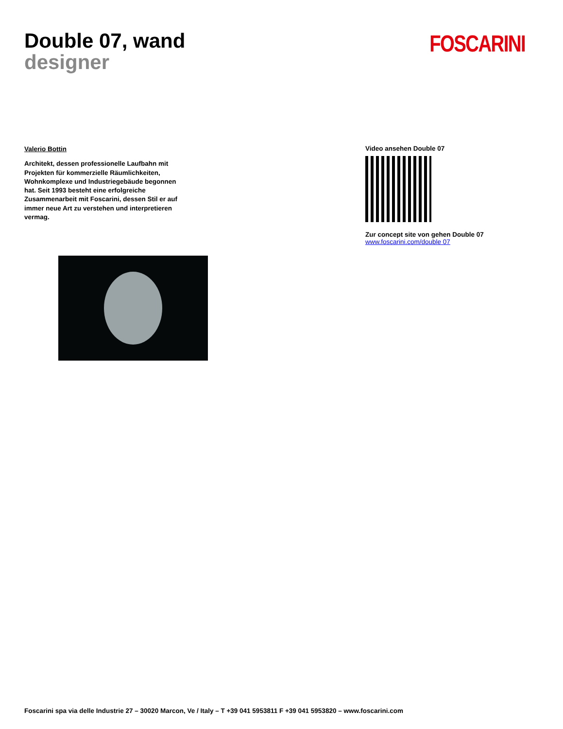Double 07, wand
designer
FOSCARINI
Valerio Bottin
Architekt, dessen professionelle Laufbahn mit Projekten für kommerzielle Räumlichkeiten, Wohnkomplexe und Industriegebäude begonnen hat. Seit 1993 besteht eine erfolgreiche Zusammenarbeit mit Foscarini, dessen Stil er auf immer neue Art zu verstehen und interpretieren vermag.
Video ansehen Double 07
Zur concept site von gehen Double 07
www.foscarini.com/double 07
Foscarini spa via delle Industrie 27 – 30020 Marcon, Ve / Italy – T +39 041 5953811 F +39 041 5953820 – www.foscarini.com